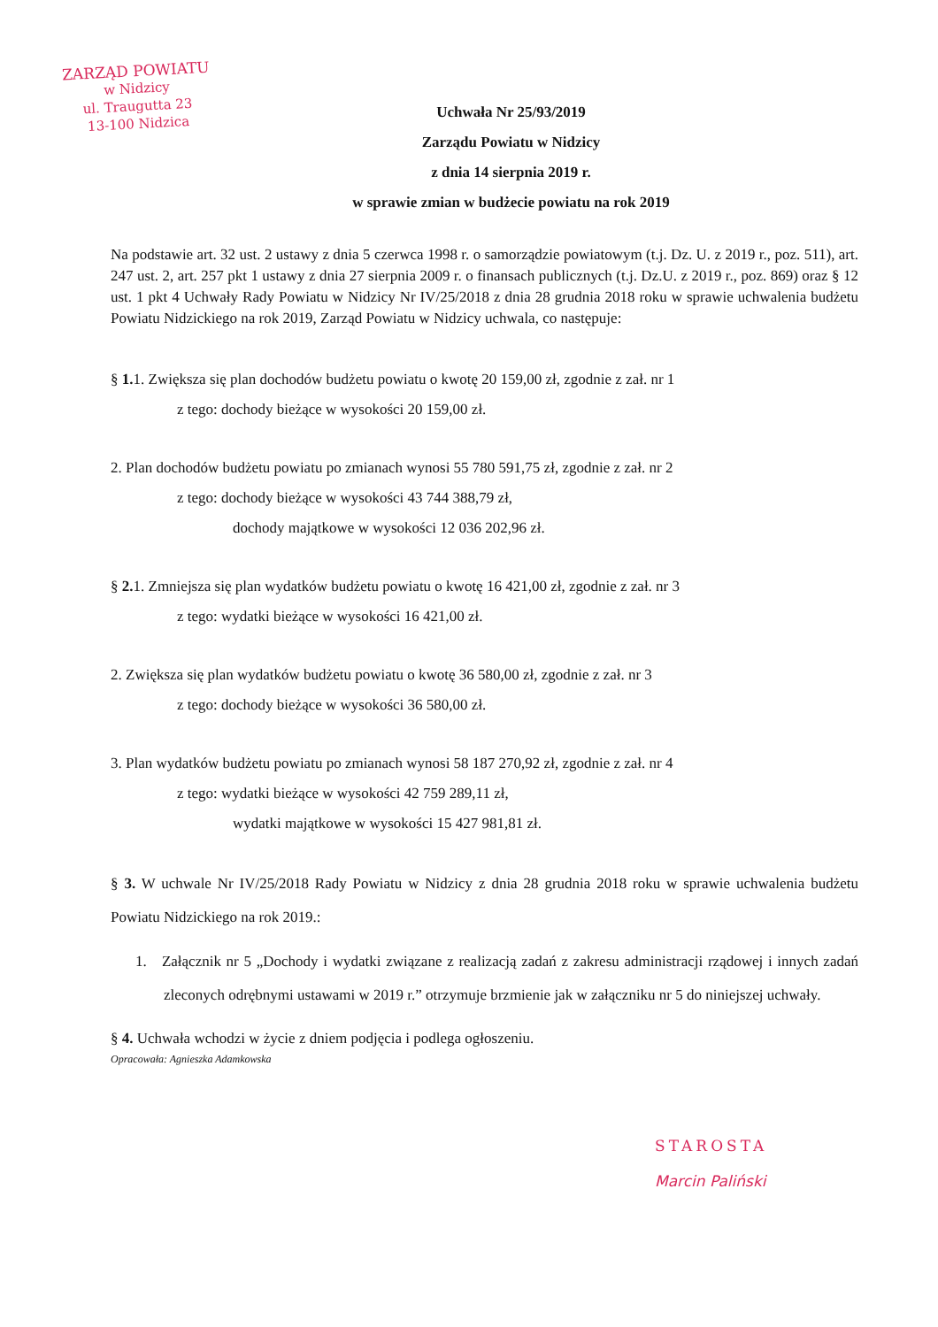ZARZĄD POWIATU
w Nidzicy
ul. Traugutta 23
13-100 Nidzica
Uchwała Nr 25/93/2019
Zarządu Powiatu w Nidzicy
z dnia 14 sierpnia 2019 r.
w sprawie zmian w budżecie powiatu na rok 2019
Na podstawie art. 32 ust. 2 ustawy z dnia 5 czerwca 1998 r. o samorządzie powiatowym (t.j. Dz. U. z 2019 r., poz. 511), art. 247 ust. 2, art. 257 pkt 1 ustawy z dnia 27 sierpnia 2009 r. o finansach publicznych (t.j. Dz.U. z 2019 r., poz. 869) oraz § 12 ust. 1 pkt 4 Uchwały Rady Powiatu w Nidzicy Nr IV/25/2018 z dnia 28 grudnia 2018 roku w sprawie uchwalenia budżetu Powiatu Nidzickiego na rok 2019, Zarząd Powiatu w Nidzicy uchwala, co następuje:
§ 1. 1. Zwiększa się plan dochodów budżetu powiatu o kwotę 20 159,00 zł, zgodnie z zał. nr 1
z tego: dochody bieżące w wysokości 20 159,00 zł.
2. Plan dochodów budżetu powiatu po zmianach wynosi 55 780 591,75 zł, zgodnie z zał. nr 2
z tego: dochody bieżące w wysokości 43 744 388,79 zł,
dochody majątkowe w wysokości 12 036 202,96 zł.
§ 2. 1. Zmniejsza się plan wydatków budżetu powiatu o kwotę 16 421,00 zł, zgodnie z zał. nr 3
z tego: wydatki bieżące w wysokości 16 421,00 zł.
2. Zwiększa się plan wydatków budżetu powiatu o kwotę 36 580,00 zł, zgodnie z zał. nr 3
z tego: dochody bieżące w wysokości 36 580,00 zł.
3. Plan wydatków budżetu powiatu po zmianach wynosi 58 187 270,92 zł, zgodnie z zał. nr 4
z tego: wydatki bieżące w wysokości 42 759 289,11 zł,
wydatki majątkowe w wysokości 15 427 981,81 zł.
§ 3. W uchwale Nr IV/25/2018 Rady Powiatu w Nidzicy z dnia 28 grudnia 2018 roku w sprawie uchwalenia budżetu Powiatu Nidzickiego na rok 2019.:
1. Załącznik nr 5 „Dochody i wydatki związane z realizacją zadań z zakresu administracji rządowej i innych zadań zleconych odrębnymi ustawami w 2019 r.” otrzymuje brzmienie jak w załączniku nr 5 do niniejszej uchwały.
§ 4. Uchwała wchodzi w życie z dniem podjęcia i podlega ogłoszeniu.
Opracowała: Agnieszka Adamkowska
STAROSTA
Marcin Paliński